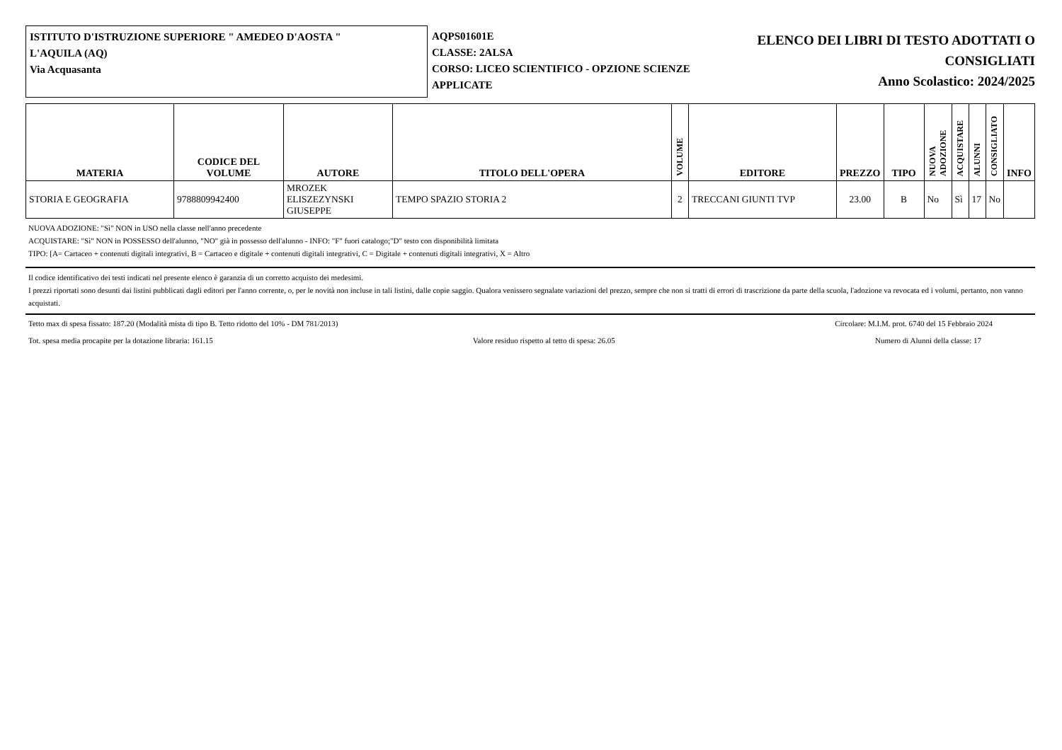ISTITUTO D'ISTRUZIONE SUPERIORE " AMEDEO D'AOSTA "
L'AQUILA (AQ)
Via Acquasanta
AQPS01601E
CLASSE: 2ALSA
CORSO: LICEO SCIENTIFICO - OPZIONE SCIENZE APPLICATE
ELENCO DEI LIBRI DI TESTO ADOTTATI O CONSIGLIATI
Anno Scolastico: 2024/2025
| MATERIA | CODICE DEL VOLUME | AUTORE | TITOLO DELL'OPERA | VOLUME | EDITORE | PREZZO | TIPO | NUOVA ADOZIONE | ACQUISTARE | ALUNNI | CONSIGLIATO | INFO |
| --- | --- | --- | --- | --- | --- | --- | --- | --- | --- | --- | --- | --- |
| STORIA E GEOGRAFIA | 9788809942400 | MROZEK ELISZEZYNSKI GIUSEPPE | TEMPO SPAZIO STORIA 2 | 2 | TRECCANI GIUNTI TVP | 23.00 | B | No | Sì | 17 | No | |
NUOVA ADOZIONE: "Sì" NON in USO nella classe nell'anno precedente
ACQUISTARE: "Sì" NON in POSSESSO dell'alunno, "NO" già in possesso dell'alunno - INFO: "F" fuori catalogo;"D" testo con disponibilità limitata
TIPO: [A= Cartaceo + contenuti digitali integrativi, B = Cartaceo e digitale + contenuti digitali integrativi, C = Digitale + contenuti digitali integrativi, X = Altro
Il codice identificativo dei testi indicati nel presente elenco è garanzia di un corretto acquisto dei medesimi.
I prezzi riportati sono desunti dai listini pubblicati dagli editori per l'anno corrente, o, per le novità non incluse in tali listini, dalle copie saggio. Qualora venissero segnalate variazioni del prezzo, sempre che non si tratti di errori di trascrizione da parte della scuola, l'adozione va revocata ed i volumi, pertanto, non vanno acquistati.
Tetto max di spesa fissato: 187.20 (Modalità mista di tipo B. Tetto ridotto del 10% - DM 781/2013) Circolare: M.I.M. prot. 6740 del 15 Febbraio 2024
Tot. spesa media procapite per la dotazione libraria: 161.15 Valore residuo rispetto al tetto di spesa: 26.05 Numero di Alunni della classe: 17